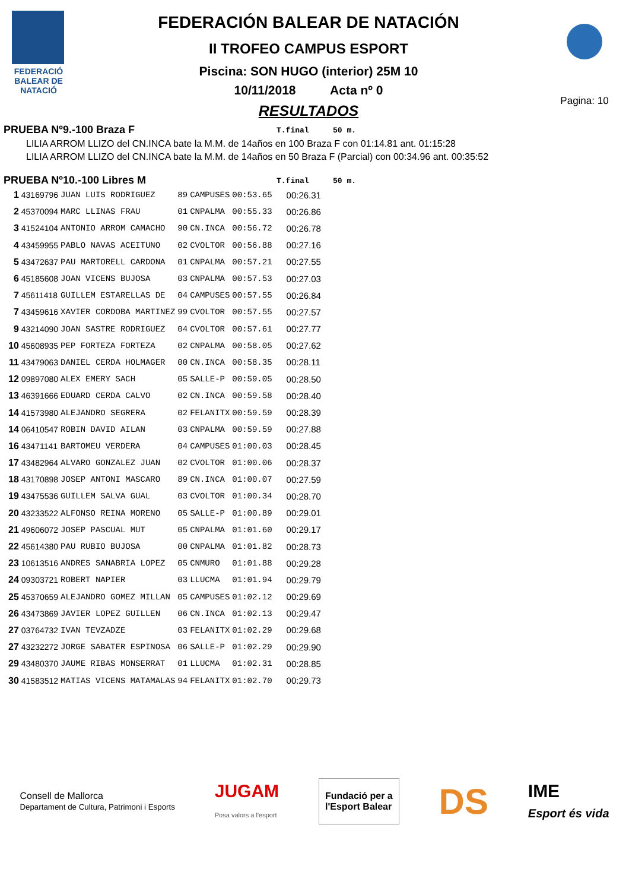FEDERACIÓ BALEAR DE NATACIÓ
FEDERACIÓN BALEAR DE NATACIÓN
II TROFEO CAMPUS ESPORT
Piscina: SON HUGO (interior) 25M 10
10/11/2018 Acta nº 0
RESULTADOS
Pagina: 10
PRUEBA Nº9.-100 Braza F
T.final 50 m.
LILIA ARROM LLIZO del CN.INCA bate la M.M. de 14años en 100 Braza F con 01:14.81 ant. 01:15:28
LILIA ARROM LLIZO del CN.INCA bate la M.M. de 14años en 50 Braza F (Parcial) con 00:34.96 ant. 00:35:52
PRUEBA Nº10.-100 Libres M
T.final 50 m.
| 1 | 43169796 | JUAN LUIS RODRIGUEZ | 89 | CAMPUSES | 00:53.65 | 00:26.31 |
| 2 | 45370094 | MARC LLINAS FRAU | 01 | CNPALMA | 00:55.33 | 00:26.86 |
| 3 | 41524104 | ANTONIO ARROM CAMACHO | 90 | CN.INCA | 00:56.72 | 00:26.78 |
| 4 | 43459955 | PABLO NAVAS ACEITUNO | 02 | CVOLTOR | 00:56.88 | 00:27.16 |
| 5 | 43472637 | PAU MARTORELL CARDONA | 01 | CNPALMA | 00:57.21 | 00:27.55 |
| 6 | 45185608 | JOAN VICENS BUJOSA | 03 | CNPALMA | 00:57.53 | 00:27.03 |
| 7 | 45611418 | GUILLEM ESTARELLAS DE | 04 | CAMPUSES | 00:57.55 | 00:26.84 |
| 7 | 43459616 | XAVIER CORDOBA MARTINEZ | 99 | CVOLTOR | 00:57.55 | 00:27.57 |
| 9 | 43214090 | JOAN SASTRE RODRIGUEZ | 04 | CVOLTOR | 00:57.61 | 00:27.77 |
| 10 | 45608935 | PEP FORTEZA FORTEZA | 02 | CNPALMA | 00:58.05 | 00:27.62 |
| 11 | 43479063 | DANIEL CERDA HOLMAGER | 00 | CN.INCA | 00:58.35 | 00:28.11 |
| 12 | 09897080 | ALEX EMERY SACH | 05 | SALLE-P | 00:59.05 | 00:28.50 |
| 13 | 46391666 | EDUARD CERDA CALVO | 02 | CN.INCA | 00:59.58 | 00:28.40 |
| 14 | 41573980 | ALEJANDRO SEGRERA | 02 | FELANITX | 00:59.59 | 00:28.39 |
| 14 | 06410547 | ROBIN DAVID AILAN | 03 | CNPALMA | 00:59.59 | 00:27.88 |
| 16 | 43471141 | BARTOMEU VERDERA | 04 | CAMPUSES | 01:00.03 | 00:28.45 |
| 17 | 43482964 | ALVARO GONZALEZ JUAN | 02 | CVOLTOR | 01:00.06 | 00:28.37 |
| 18 | 43170898 | JOSEP ANTONI MASCARO | 89 | CN.INCA | 01:00.07 | 00:27.59 |
| 19 | 43475536 | GUILLEM SALVA GUAL | 03 | CVOLTOR | 01:00.34 | 00:28.70 |
| 20 | 43233522 | ALFONSO REINA MORENO | 05 | SALLE-P | 01:00.89 | 00:29.01 |
| 21 | 49606072 | JOSEP PASCUAL MUT | 05 | CNPALMA | 01:01.60 | 00:29.17 |
| 22 | 45614380 | PAU RUBIO BUJOSA | 00 | CNPALMA | 01:01.82 | 00:28.73 |
| 23 | 10613516 | ANDRES SANABRIA LOPEZ | 05 | CNMURO | 01:01.88 | 00:29.28 |
| 24 | 09303721 | ROBERT NAPIER | 03 | LLUCMA | 01:01.94 | 00:29.79 |
| 25 | 45370659 | ALEJANDRO GOMEZ MILLAN | 05 | CAMPUSES | 01:02.12 | 00:29.69 |
| 26 | 43473869 | JAVIER LOPEZ GUILLEN | 06 | CN.INCA | 01:02.13 | 00:29.47 |
| 27 | 03764732 | IVAN TEVZADZE | 03 | FELANITX | 01:02.29 | 00:29.68 |
| 27 | 43232272 | JORGE SABATER ESPINOSA | 06 | SALLE-P | 01:02.29 | 00:29.90 |
| 29 | 43480370 | JAUME RIBAS MONSERRAT | 01 | LLUCMA | 01:02.31 | 00:28.85 |
| 30 | 41583512 | MATIAS VICENS MATAMALAS | 94 | FELANITX | 01:02.70 | 00:29.73 |
Consell de Mallorca
Departament de Cultura, Patrimoni i Esports JUGAM
Posa valors a l'esport
Fundació per a
l'Esport Balear
DS IME
Esport és vida